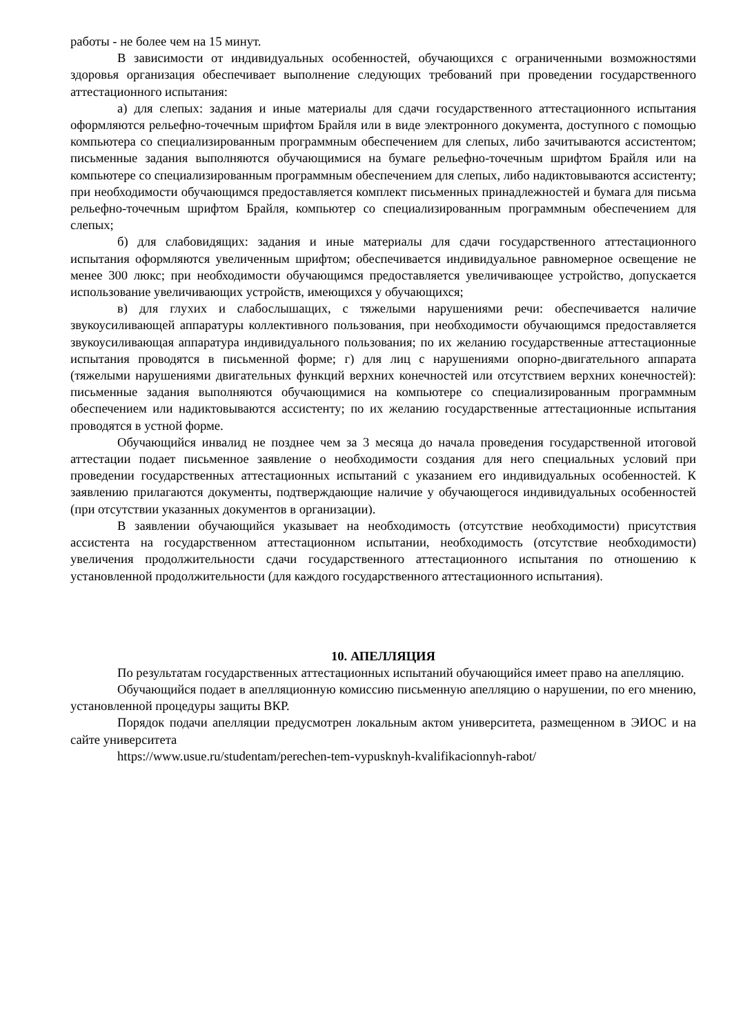работы - не более чем на 15 минут.
В зависимости от индивидуальных особенностей, обучающихся с ограниченными возможностями здоровья организация обеспечивает выполнение следующих требований при проведении государственного аттестационного испытания:
а) для слепых: задания и иные материалы для сдачи государственного аттестационного испытания оформляются рельефно-точечным шрифтом Брайля или в виде электронного документа, доступного с помощью компьютера со специализированным программным обеспечением для слепых, либо зачитываются ассистентом; письменные задания выполняются обучающимися на бумаге рельефно-точечным шрифтом Брайля или на компьютере со специализированным программным обеспечением для слепых, либо надиктовываются ассистенту; при необходимости обучающимся предоставляется комплект письменных принадлежностей и бумага для письма рельефно-точечным шрифтом Брайля, компьютер со специализированным программным обеспечением для слепых;
б) для слабовидящих: задания и иные материалы для сдачи государственного аттестационного испытания оформляются увеличенным шрифтом; обеспечивается индивидуальное равномерное освещение не менее 300 люкс; при необходимости обучающимся предоставляется увеличивающее устройство, допускается использование увеличивающих устройств, имеющихся у обучающихся;
в) для глухих и слабослышащих, с тяжелыми нарушениями речи: обеспечивается наличие звукоусиливающей аппаратуры коллективного пользования, при необходимости обучающимся предоставляется звукоусиливающая аппаратура индивидуального пользования; по их желанию государственные аттестационные испытания проводятся в письменной форме; г) для лиц с нарушениями опорно-двигательного аппарата (тяжелыми нарушениями двигательных функций верхних конечностей или отсутствием верхних конечностей): письменные задания выполняются обучающимися на компьютере со специализированным программным обеспечением или надиктовываются ассистенту; по их желанию государственные аттестационные испытания проводятся в устной форме.
Обучающийся инвалид не позднее чем за 3 месяца до начала проведения государственной итоговой аттестации подает письменное заявление о необходимости создания для него специальных условий при проведении государственных аттестационных испытаний с указанием его индивидуальных особенностей. К заявлению прилагаются документы, подтверждающие наличие у обучающегося индивидуальных особенностей (при отсутствии указанных документов в организации).
В заявлении обучающийся указывает на необходимость (отсутствие необходимости) присутствия ассистента на государственном аттестационном испытании, необходимость (отсутствие необходимости) увеличения продолжительности сдачи государственного аттестационного испытания по отношению к установленной продолжительности (для каждого государственного аттестационного испытания).
10. АПЕЛЛЯЦИЯ
По результатам государственных аттестационных испытаний обучающийся имеет право на апелляцию.
Обучающийся подает в апелляционную комиссию письменную апелляцию о нарушении, по его мнению, установленной процедуры защиты ВКР.
Порядок подачи апелляции предусмотрен локальным актом университета, размещенном в ЭИОС и на сайте университета
https://www.usue.ru/studentam/perechen-tem-vypusknyh-kvalifikacionnyh-rabot/